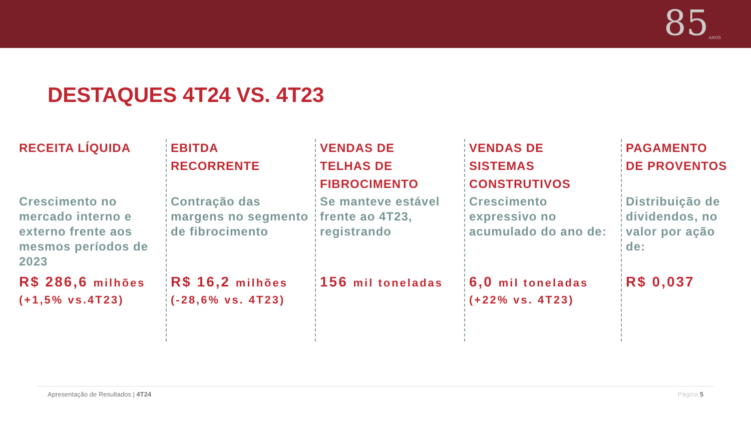85ANOS
DESTAQUES 4T24 VS. 4T23
RECEITA LÍQUIDA
Crescimento no mercado interno e externo frente aos mesmos períodos de 2023
R$ 286,6 milhões
(+1,5% vs.4T23)
EBITDA
RECORRENTE
Contração das margens no segmento de fibrocimento
R$ 16,2 milhões
(-28,6% vs. 4T23)
VENDAS DE
TELHAS DE
FIBROCIMENTO
Se manteve estável frente ao 4T23, registrando
156 mil toneladas
VENDAS DE
SISTEMAS
CONSTRUTIVOS
Crescimento expressivo no acumulado do ano de:
6,0 mil toneladas
(+22% vs. 4T23)
PAGAMENTO
DE PROVENTOS
Distribuição de dividendos, no valor por ação de:
R$ 0,037
Apresentação de Resultados | 4T24 Página 5